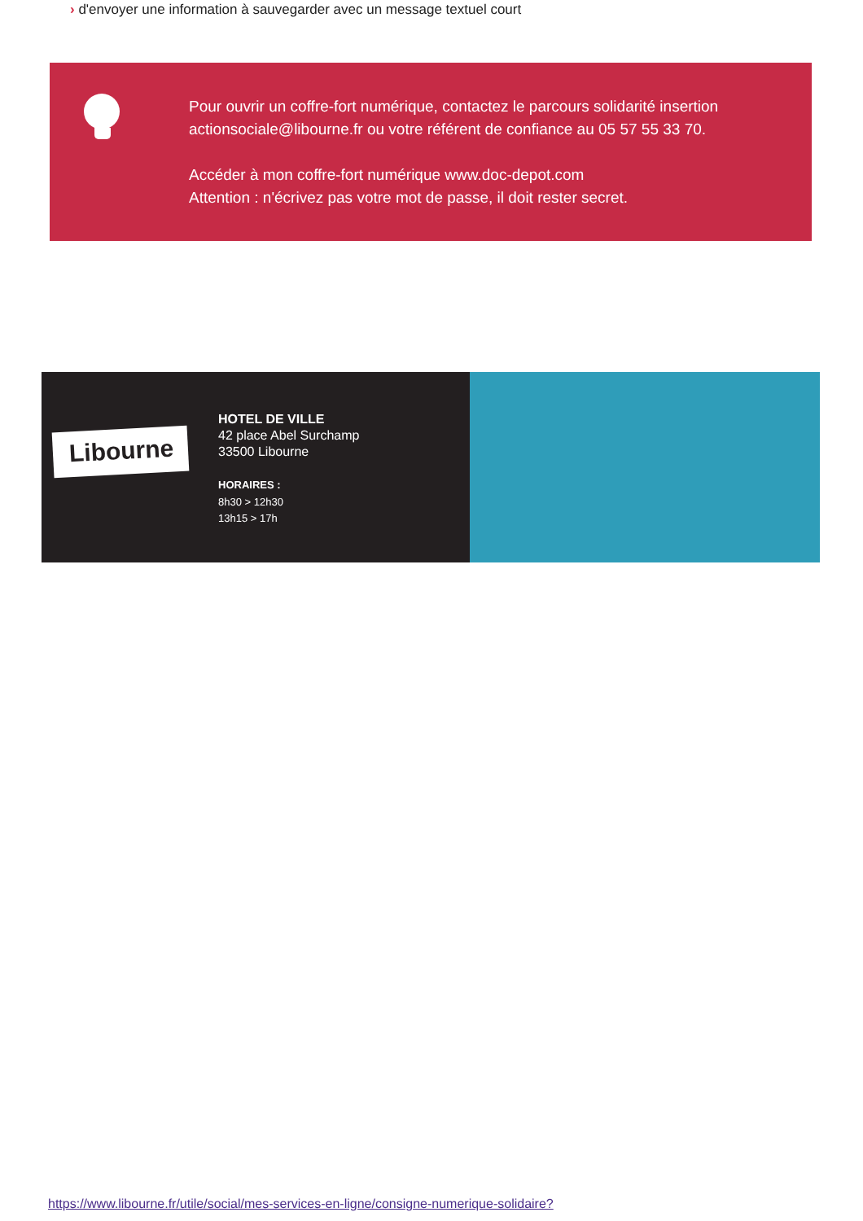› d'envoyer une information à sauvegarder avec un message textuel court
Pour ouvrir un coffre-fort numérique, contactez le parcours solidarité insertion actionsociale@libourne.fr ou votre référent de confiance au 05 57 55 33 70.
Accéder à mon coffre-fort numérique www.doc-depot.com
Attention : n'écrivez pas votre mot de passe, il doit rester secret.
Libourne
HOTEL DE VILLE
42 place Abel Surchamp
33500 Libourne
HORAIRES :
8h30 > 12h30
13h15 > 17h
https://www.libourne.fr/utile/social/mes-services-en-ligne/consigne-numerique-solidaire?